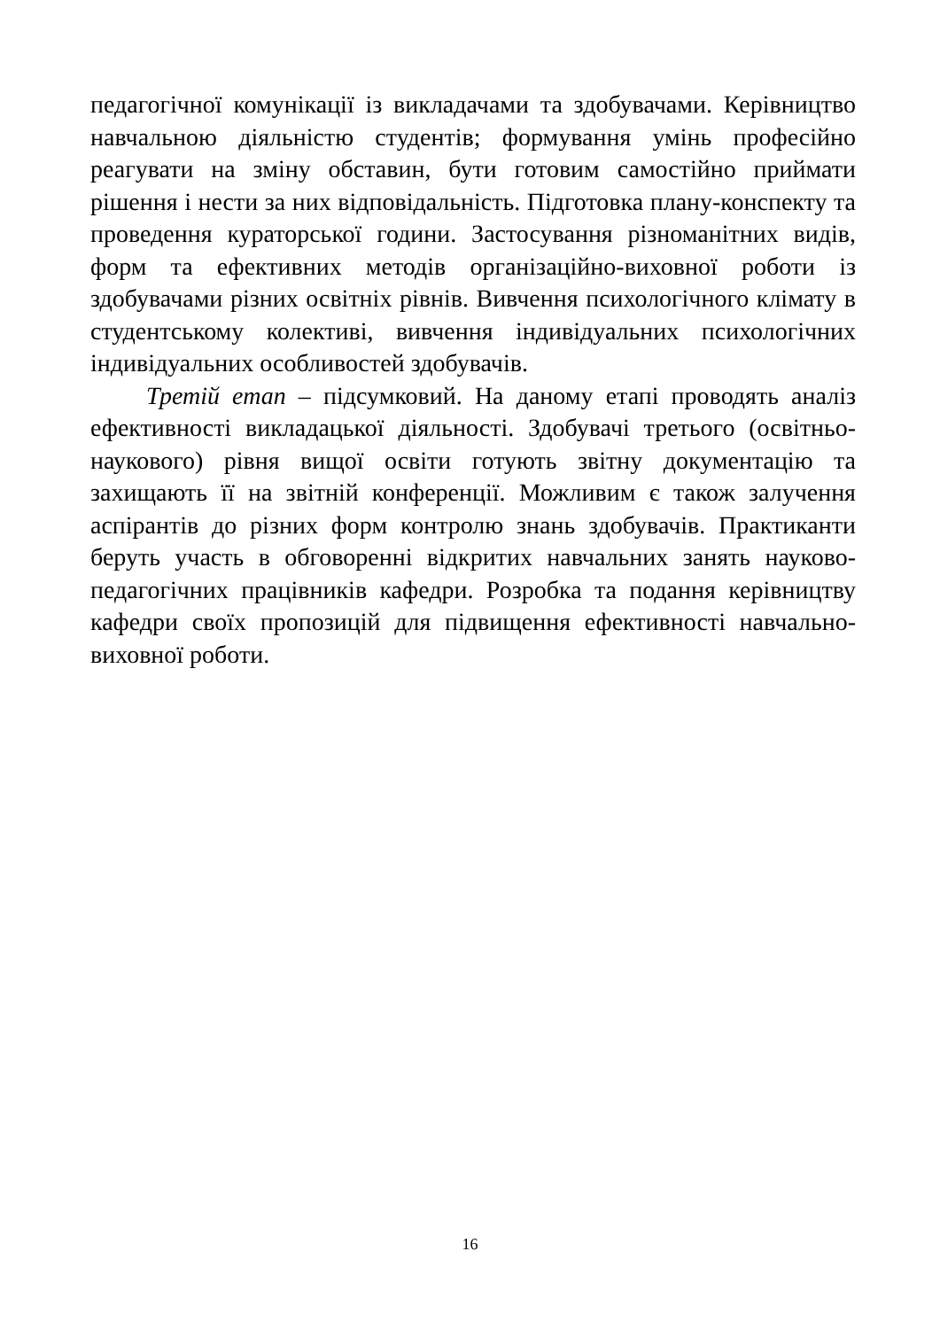педагогічної комунікації із викладачами та здобувачами. Керівництво навчальною діяльністю студентів; формування умінь професійно реагувати на зміну обставин, бути готовим самостійно приймати рішення і нести за них відповідальність. Підготовка плану-конспекту та проведення кураторської години. Застосування різноманітних видів, форм та ефективних методів організаційно-виховної роботи із здобувачами різних освітніх рівнів. Вивчення психологічного клімату в студентському колективі, вивчення індивідуальних психологічних індивідуальних особливостей здобувачів.
Третій етап – підсумковий. На даному етапі проводять аналіз ефективності викладацької діяльності. Здобувачі третього (освітньо-наукового) рівня вищої освіти готують звітну документацію та захищають її на звітній конференції. Можливим є також залучення аспірантів до різних форм контролю знань здобувачів. Практиканти беруть участь в обговоренні відкритих навчальних занять науково-педагогічних працівників кафедри. Розробка та подання керівництву кафедри своїх пропозицій для підвищення ефективності навчально-виховної роботи.
16